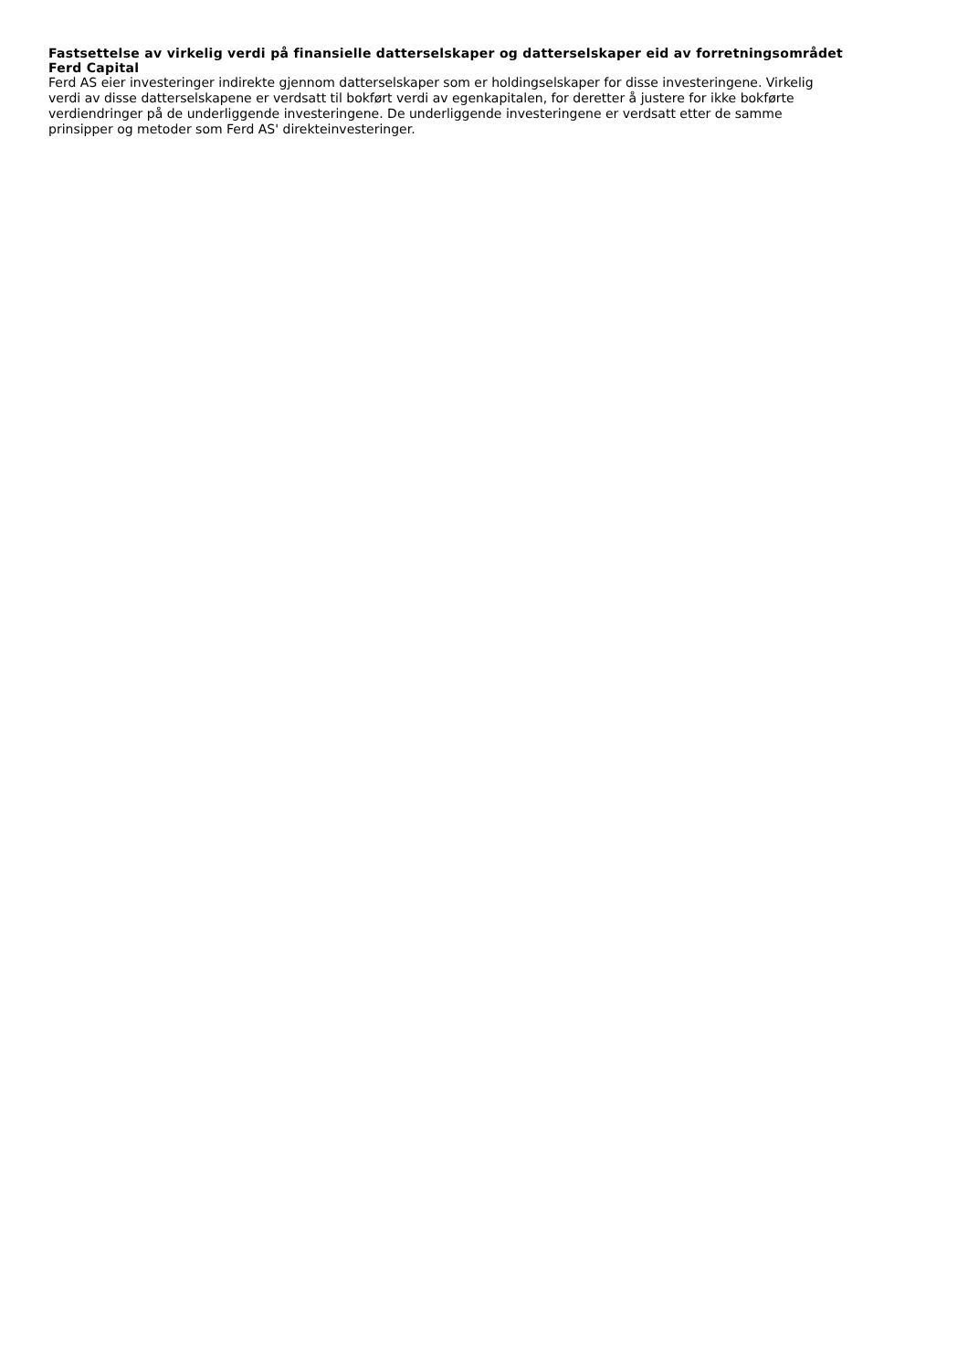Fastsettelse av virkelig verdi på finansielle datterselskaper og datterselskaper eid av forretningsområdet Ferd Capital
Ferd AS eier investeringer indirekte gjennom datterselskaper som er holdingselskaper for disse investeringene. Virkelig verdi av disse datterselskapene er verdsatt til bokført verdi av egenkapitalen, for deretter å justere for ikke bokførte verdiendringer på de underliggende investeringene. De underliggende investeringene er verdsatt etter de samme prinsipper og metoder som Ferd AS' direkteinvesteringer.